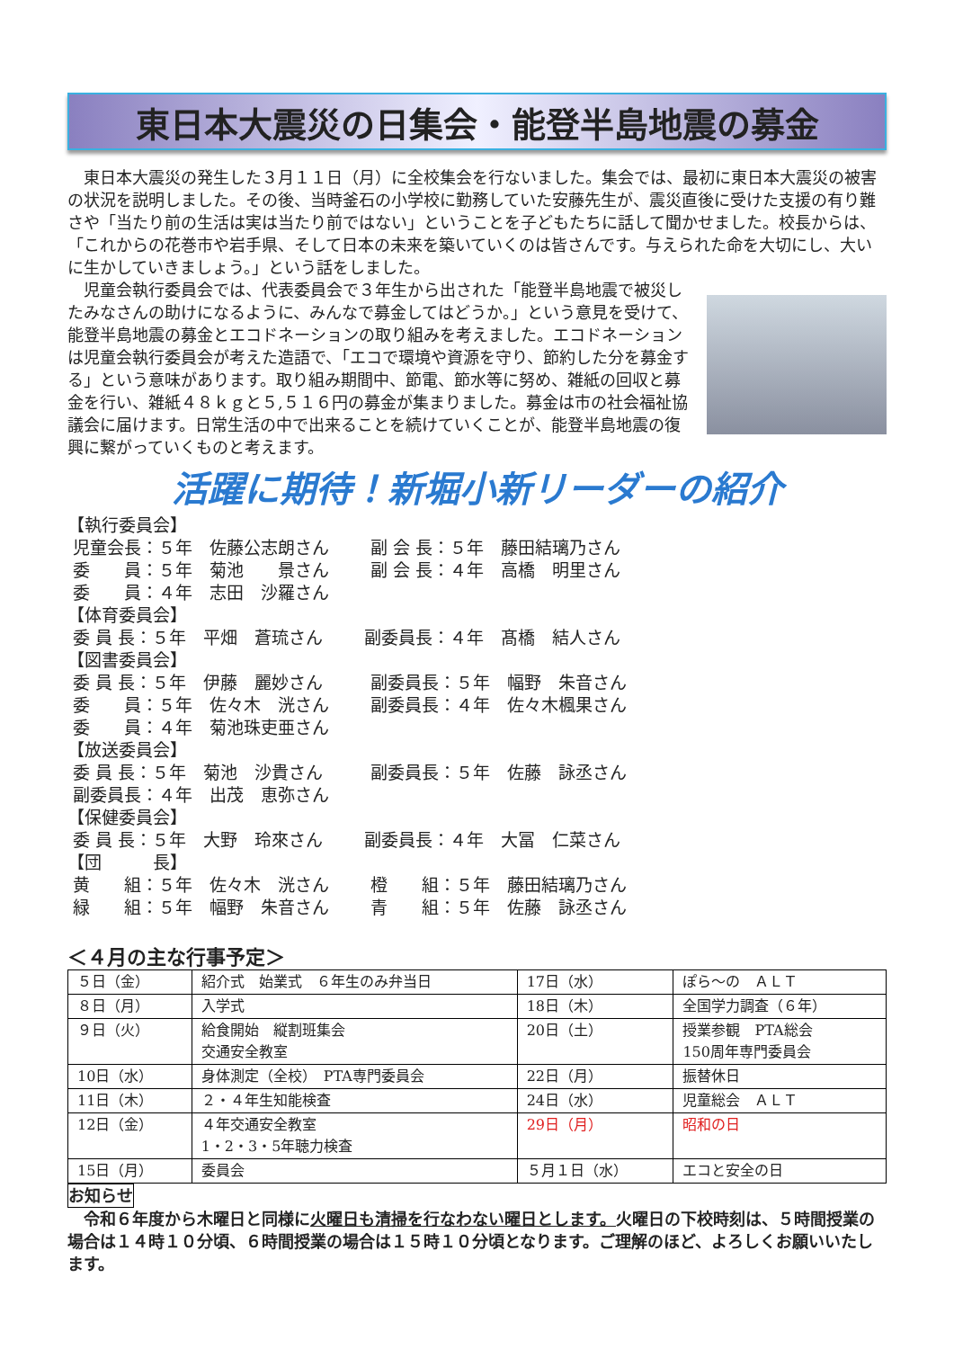東日本大震災の日集会・能登半島地震の募金
東日本大震災の発生した３月１１日（月）に全校集会を行ないました。集会では、最初に東日本大震災の被害の状況を説明しました。その後、当時釜石の小学校に勤務していた安藤先生が、震災直後に受けた支援の有り難さや「当たり前の生活は実は当たり前ではない」ということを子どもたちに話して聞かせました。校長からは、「これからの花巻市や岩手県、そして日本の未来を築いていくのは皆さんです。与えられた命を大切にし、大いに生かしていきましょう。」という話をしました。
児童会執行委員会では、代表委員会で３年生から出された「能登半島地震で被災したみなさんの助けになるように、みんなで募金してはどうか。」という意見を受けて、能登半島地震の募金とエコドネーションの取り組みを考えました。エコドネーションは児童会執行委員会が考えた造語で、「エコで環境や資源を守り、節約した分を募金する」という意味があります。取り組み期間中、節電、節水等に努め、雑紙の回収と募金を行い、雑紙４８ｋｇと５,５１６円の募金が集まりました。募金は市の社会福祉協議会に届けます。日常生活の中で出来ることを続けていくことが、能登半島地震の復興に繋がっていくものと考えます。
活躍に期待！新堀小新リーダーの紹介
【執行委員会】
| 児童会長：５年 佐藤公志朗さん | 副 会 長：５年 藤田結璃乃さん |
| 委 員：５年 菊池 景さん | 副 会 長：４年 高橋 明里さん |
| 委 員：４年 志田 沙羅さん | |
【体育委員会】
| 委 員 長：５年 平畑 蒼琉さん | 副委員長：４年 髙橋 結人さん |
【図書委員会】
| 委 員 長：５年 伊藤 麗妙さん | 副委員長：５年 幅野 朱音さん |
| 委 員：５年 佐々木 洸さん | 副委員長：４年 佐々木楓果さん |
| 委 員：４年 菊池珠吏亜さん | |
【放送委員会】
| 委 員 長：５年 菊池 沙貴さん | 副委員長：５年 佐藤 詠丞さん |
| 副委員長：４年 出茂 恵弥さん | |
【保健委員会】
| 委 員 長：５年 大野 玲來さん | 副委員長：４年 大冨 仁菜さん |
【団　　　長】
| 黄 組：５年 佐々木 洸さん | 橙 組：５年 藤田結璃乃さん |
| 緑 組：５年 幅野 朱音さん | 青 組：５年 佐藤 詠丞さん |
＜４月の主な行事予定＞
| ５日（金） | 紹介式 始業式 ６年生のみ弁当日 | 17日（水） | ぽら～の ＡＬＴ |
| ８日（月） | 入学式 | 18日（木） | 全国学力調査（６年） |
| ９日（火） | 給食開始 縦割班集会 交通安全教室 | 20日（土） | 授業参観 PTA総会 150周年専門委員会 |
| 10日（水） | 身体測定（全校） PTA専門委員会 | 22日（月） | 振替休日 |
| 11日（木） | ２・４年生知能検査 | 24日（水） | 児童総会 ＡＬＴ |
| 12日（金） | ４年交通安全教室 1・2・3・5年聴力検査 | 29日（月） | 昭和の日 |
| 15日（月） | 委員会 | ５月１日（水） | エコと安全の日 |
お知らせ
　令和６年度から木曜日と同様に火曜日も清掃を行なわない曜日とします。火曜日の下校時刻は、５時間授業の場合は１４時１０分頃、６時間授業の場合は１５時１０分頃となります。ご理解のほど、よろしくお願いいたします。